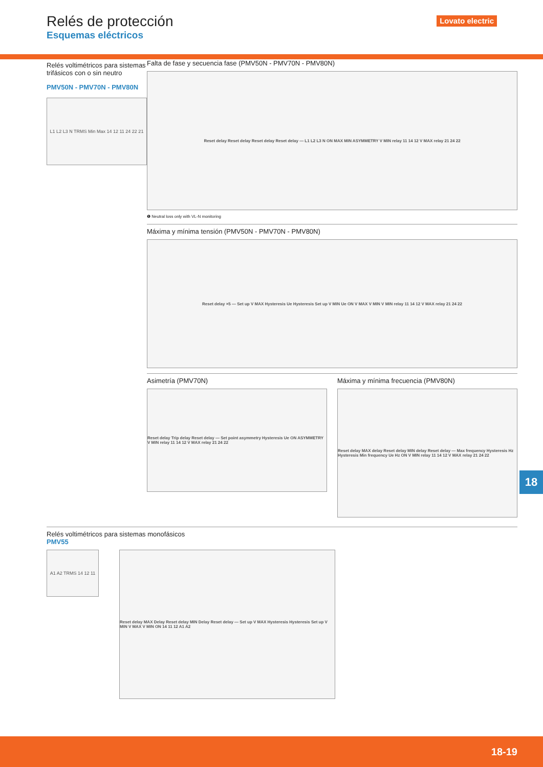Relés de protección
Esquemas eléctricos
Lovato electric
Relés voltimétricos para sistemas trifásicos con o sin neutro
PMV50N - PMV70N - PMV80N
L1 L2 L3 N TRMS Min Max 14 12 11 24 22 21
Falta de fase y secuencia fase (PMV50N - PMV70N - PMV80N)
Reset delay Reset delay Reset delay Reset delay — L1 L2 L3 N ON MAX MIN ASYMMETRY V MIN relay 11 14 12 V MAX relay 21 24 22
❶ Neutral loss only with VL-N monitoring
Máxima y mínima tensión (PMV50N - PMV70N - PMV80N)
Reset delay ×5 — Set up V MAX Hysteresis Ue Hysteresis Set up V MIN Ue ON V MAX V MIN V MIN relay 11 14 12 V MAX relay 21 24 22
Asimetría (PMV70N)
Reset delay Trip delay Reset delay — Set point asymmetry Hysteresis Ue ON ASYMMETRY V MIN relay 11 14 12 V MAX relay 21 24 22
Máxima y mínima frecuencia (PMV80N)
Reset delay MAX delay Reset delay MIN delay Reset delay — Max frequency Hysteresis Hz Hysteresis Min frequency Ue Hz ON V MIN relay 11 14 12 V MAX relay 21 24 22
Relés voltimétricos para sistemas monofásicos
PMV55
A1 A2 TRMS 14 12 11
Reset delay MAX Delay Reset delay MIN Delay Reset delay — Set up V MAX Hysteresis Hysteresis Set up V MIN V MAX V MIN ON 14 11 12 A1 A2
18
18-19